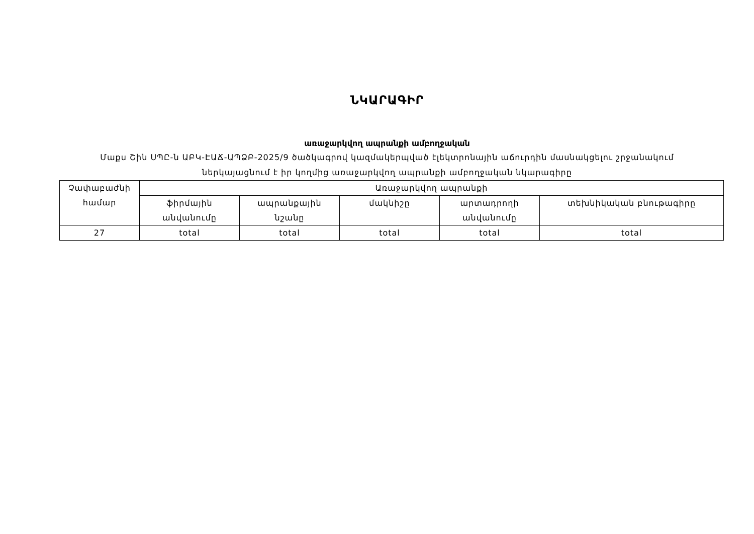ՆԿԱՐԱԳԻՐ
առաջարկվող ապրանքի ամբողջական
Մաքս Շին ՍՊԸ-ն ԱԲԿ-ԷԱՃ-ԱՊՁԲ-2025/9 ծածկագրով կազմակերպված էլեկտրոնային աճուրդին մասնակցելու շրջանակում ներկայացնում է իր կողմից առաջարկվող ապրանքի ամբողջական նկարագիրը
| Չափաբաժնի համար | Առաջարկվող ապրանքի | | | | |
| | ֆիրմային անվանումը | ապրանքային նշանը | մակնիշը | արտադրողի անվանումը | տեխնիկական բնութագիրը |
| 27 | total | total | total | total | total |